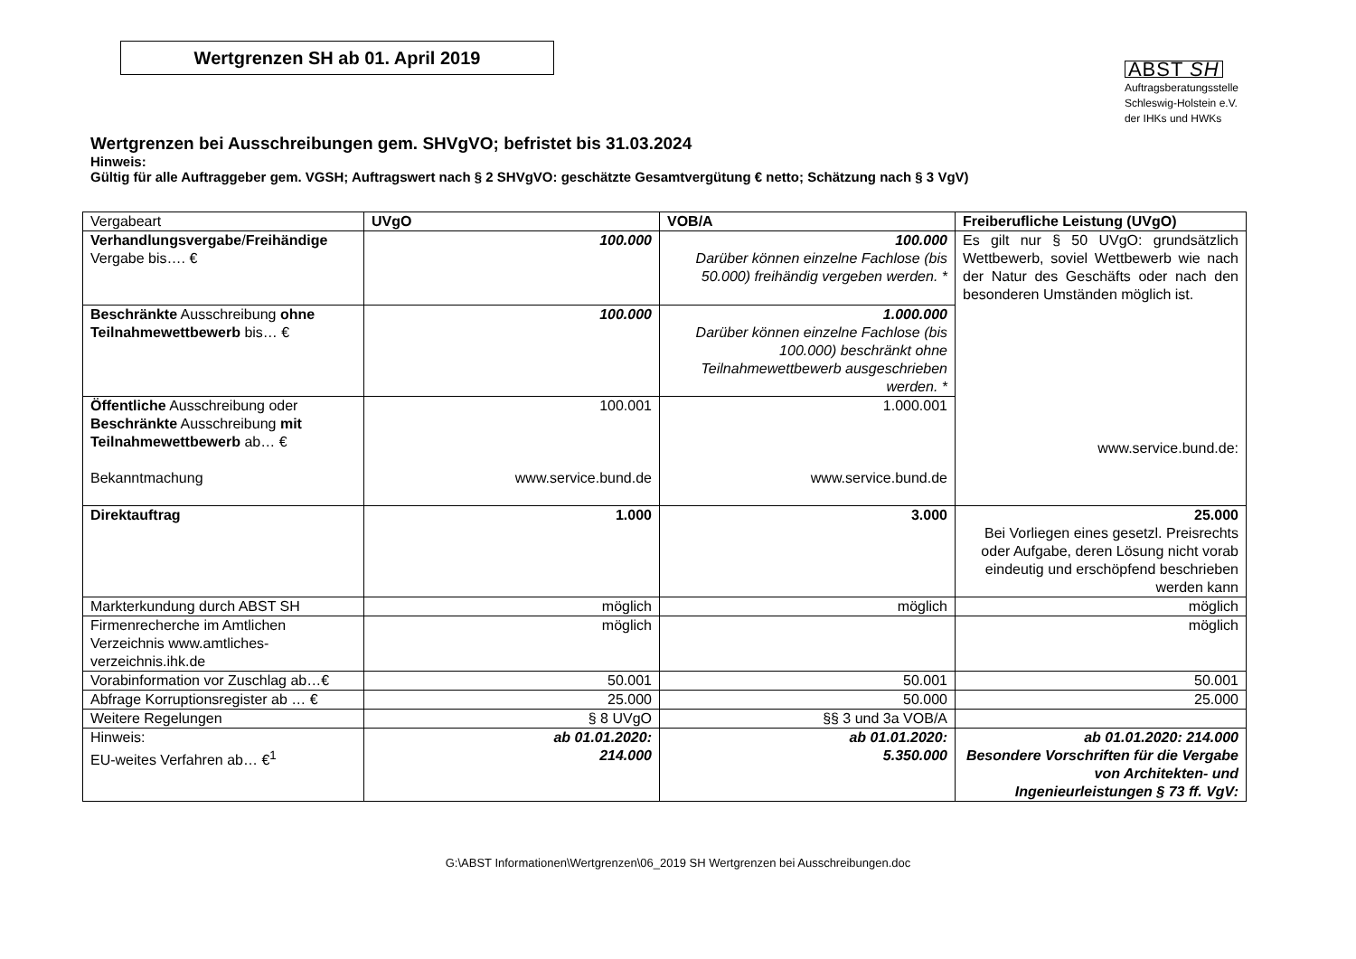Wertgrenzen SH ab 01. April 2019
ABST SH
Auftragsberatungsstelle
Schleswig-Holstein e.V.
der IHKs und HWKs
Wertgrenzen bei Ausschreibungen gem. SHVgVO; befristet bis 31.03.2024
Hinweis:
Gültig für alle Auftraggeber gem. VGSH; Auftragswert nach § 2 SHVgVO: geschätzte Gesamtvergütung € netto; Schätzung nach § 3 VgV)
| Vergabeart | UVgO | VOB/A | Freiberufliche Leistung (UVgO) |
| --- | --- | --- | --- |
| Verhandlungsvergabe / Freihändige Vergabe bis…. € | 100.000 | 100.000 Darüber können einzelne Fachlose (bis 50.000) freihändig vergeben werden. * | Es gilt nur § 50 UVgO: grundsätzlich Wettbewerb, soviel Wettbewerb wie nach der Natur des Geschäfts oder nach den besonderen Umständen möglich ist. www.service.bund.de: |
| Beschränkte Ausschreibung ohne Teilnahmewettbewerb bis… € | 100.000 | 1.000.000 Darüber können einzelne Fachlose (bis 100.000) beschränkt ohne Teilnahmewettbewerb ausgeschrieben werden. * | |
| Öffentliche Ausschreibung oder Beschränkte Ausschreibung mit Teilnahmewettbewerb ab… € Bekanntmachung | 100.001 www.service.bund.de | 1.000.001 www.service.bund.de | |
| Direktauftrag | 1.000 | 3.000 | 25.000 Bei Vorliegen eines gesetzl. Preisrechts oder Aufgabe, deren Lösung nicht vorab eindeutig und erschöpfend beschrieben werden kann |
| Markterkundung durch ABST SH | möglich | möglich | möglich |
| Firmenrecherche im Amtlichen Verzeichnis www.amtliches-verzeichnis.ihk.de | möglich | | möglich |
| Vorabinformation vor Zuschlag ab…€ | 50.001 | 50.001 | 50.001 |
| Abfrage Korruptionsregister ab … € | 25.000 | 50.000 | 25.000 |
| Weitere Regelungen | § 8 UVgO | §§ 3 und 3a VOB/A | |
| Hinweis: EU-weites Verfahren ab… €<sup>1</sup> | ab 01.01.2020: 214.000 | ab 01.01.2020: 5.350.000 | ab 01.01.2020: 214.000 Besondere Vorschriften für die Vergabe von Architekten- und Ingenieurleistungen § 73 ff. VgV: |
G:\ABST Informationen\Wertgrenzen\06_2019 SH Wertgrenzen bei Ausschreibungen.doc